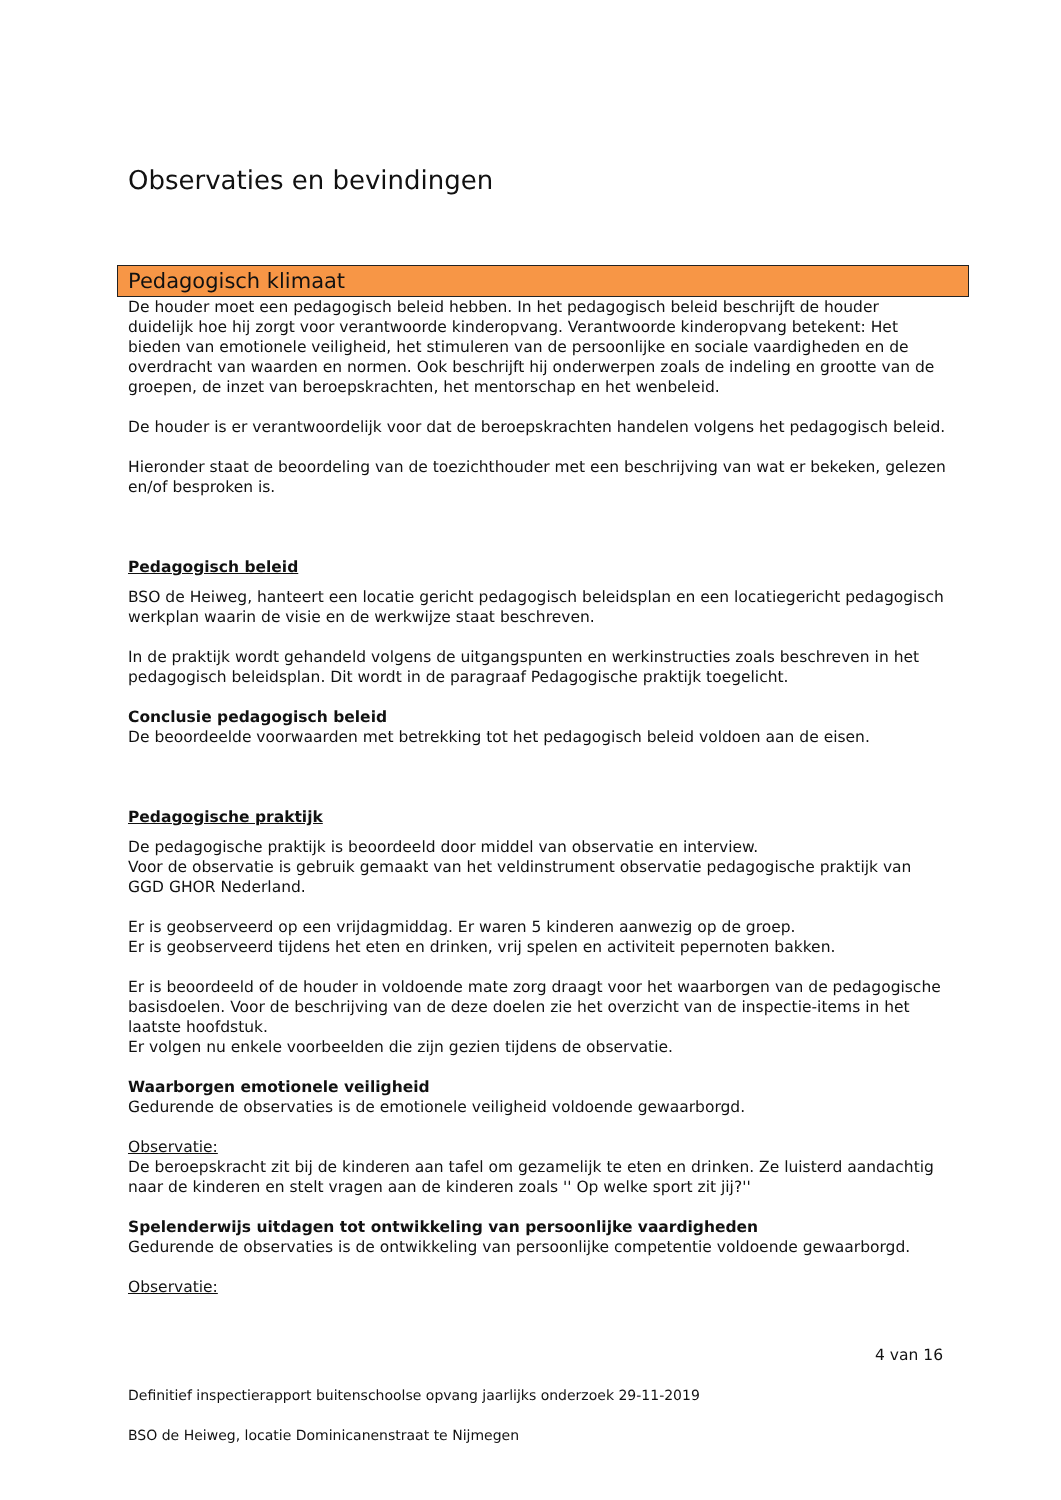Observaties en bevindingen
Pedagogisch klimaat
De houder moet een pedagogisch beleid hebben. In het pedagogisch beleid beschrijft de houder duidelijk hoe hij zorgt voor verantwoorde kinderopvang. Verantwoorde kinderopvang betekent: Het bieden van emotionele veiligheid, het stimuleren van de persoonlijke en sociale vaardigheden en de overdracht van waarden en normen. Ook beschrijft hij onderwerpen zoals de indeling en grootte van de groepen, de inzet van beroepskrachten, het mentorschap en het wenbeleid.
De houder is er verantwoordelijk voor dat de beroepskrachten handelen volgens het pedagogisch beleid.
Hieronder staat de beoordeling van de toezichthouder met een beschrijving van wat er bekeken, gelezen en/of besproken is.
Pedagogisch beleid
BSO de Heiweg, hanteert een locatie gericht pedagogisch beleidsplan en een locatiegericht pedagogisch werkplan waarin de visie en de werkwijze staat beschreven.
In de praktijk wordt gehandeld volgens de uitgangspunten en werkinstructies zoals beschreven in het pedagogisch beleidsplan. Dit wordt in de paragraaf Pedagogische praktijk toegelicht.
Conclusie pedagogisch beleid
De beoordeelde voorwaarden met betrekking tot het pedagogisch beleid voldoen aan de eisen.
Pedagogische praktijk
De pedagogische praktijk is beoordeeld door middel van observatie en interview.
Voor de observatie is gebruik gemaakt van het veldinstrument observatie pedagogische praktijk van GGD GHOR Nederland.
Er is geobserveerd op een vrijdagmiddag. Er waren 5 kinderen aanwezig op de groep.
Er is geobserveerd tijdens het eten en drinken, vrij spelen en activiteit pepernoten bakken.
Er is beoordeeld of de houder in voldoende mate zorg draagt voor het waarborgen van de pedagogische basisdoelen. Voor de beschrijving van de deze doelen zie het overzicht van de inspectie-items in het laatste hoofdstuk.
Er volgen nu enkele voorbeelden die zijn gezien tijdens de observatie.
Waarborgen emotionele veiligheid
Gedurende de observaties is de emotionele veiligheid voldoende gewaarborgd.
Observatie:
De beroepskracht zit bij de kinderen aan tafel om gezamelijk te eten en drinken. Ze luisterd aandachtig naar de kinderen en stelt vragen aan de kinderen zoals '' Op welke sport zit jij?''
Spelenderwijs uitdagen tot ontwikkeling van persoonlijke vaardigheden
Gedurende de observaties is de ontwikkeling van persoonlijke competentie voldoende gewaarborgd.
Observatie:
4 van 16
Definitief inspectierapport buitenschoolse opvang jaarlijks onderzoek 29-11-2019
BSO de Heiweg, locatie Dominicanenstraat te Nijmegen